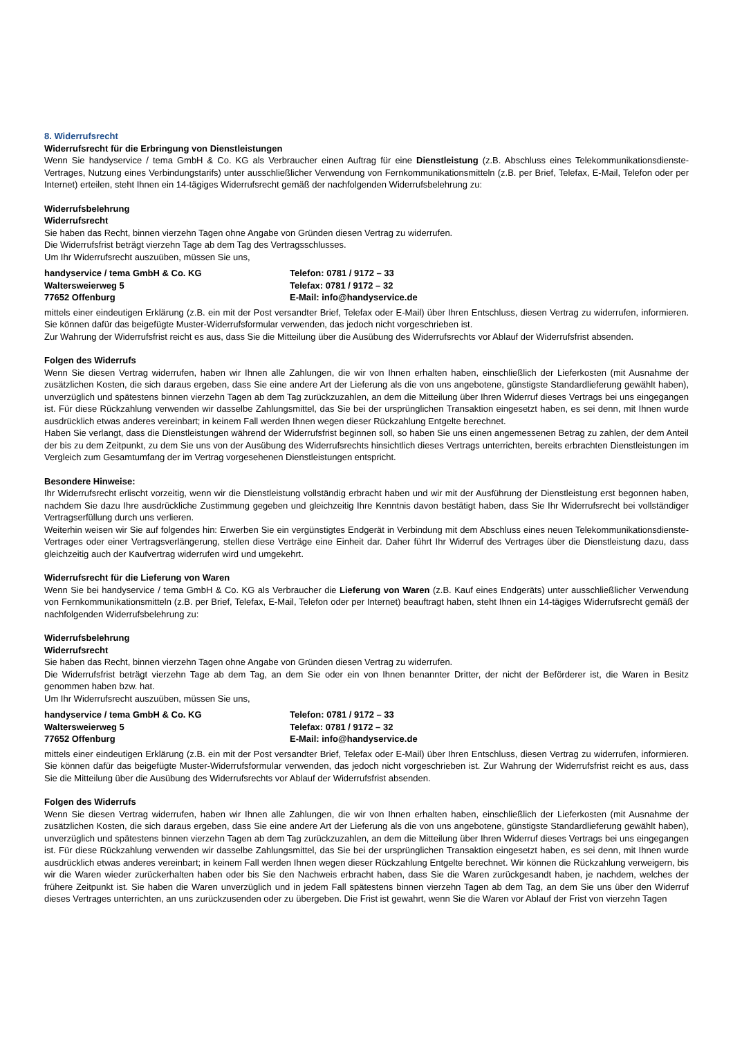8. Widerrufsrecht
Widerrufsrecht für die Erbringung von Dienstleistungen
Wenn Sie handyservice / tema GmbH & Co. KG als Verbraucher einen Auftrag für eine Dienstleistung (z.B. Abschluss eines Telekommunikationsdienste-Vertrages, Nutzung eines Verbindungstarifs) unter ausschließlicher Verwendung von Fernkommunikationsmitteln (z.B. per Brief, Telefax, E-Mail, Telefon oder per Internet) erteilen, steht Ihnen ein 14-tägiges Widerrufsrecht gemäß der nachfolgenden Widerrufsbelehrung zu:
Widerrufsbelehrung
Widerrufsrecht
Sie haben das Recht, binnen vierzehn Tagen ohne Angabe von Gründen diesen Vertrag zu widerrufen.
Die Widerrufsfrist beträgt vierzehn Tage ab dem Tag des Vertragsschlusses.
Um Ihr Widerrufsrecht auszuüben, müssen Sie uns,
handyservice / tema GmbH & Co. KG
Waltersweierweg 5
77652 Offenburg
Telefon: 0781 / 9172 – 33
Telefax: 0781 / 9172 – 32
E-Mail: info@handyservice.de
mittels einer eindeutigen Erklärung (z.B. ein mit der Post versandter Brief, Telefax oder E-Mail) über Ihren Entschluss, diesen Vertrag zu widerrufen, informieren. Sie können dafür das beigefügte Muster-Widerrufsformular verwenden, das jedoch nicht vorgeschrieben ist.
Zur Wahrung der Widerrufsfrist reicht es aus, dass Sie die Mitteilung über die Ausübung des Widerrufsrechts vor Ablauf der Widerrufsfrist absenden.
Folgen des Widerrufs
Wenn Sie diesen Vertrag widerrufen, haben wir Ihnen alle Zahlungen, die wir von Ihnen erhalten haben, einschließlich der Lieferkosten (mit Ausnahme der zusätzlichen Kosten, die sich daraus ergeben, dass Sie eine andere Art der Lieferung als die von uns angebotene, günstigste Standardlieferung gewählt haben), unverzüglich und spätestens binnen vierzehn Tagen ab dem Tag zurückzuzahlen, an dem die Mitteilung über Ihren Widerruf dieses Vertrags bei uns eingegangen ist. Für diese Rückzahlung verwenden wir dasselbe Zahlungsmittel, das Sie bei der ursprünglichen Transaktion eingesetzt haben, es sei denn, mit Ihnen wurde ausdrücklich etwas anderes vereinbart; in keinem Fall werden Ihnen wegen dieser Rückzahlung Entgelte berechnet.
Haben Sie verlangt, dass die Dienstleistungen während der Widerrufsfrist beginnen soll, so haben Sie uns einen angemessenen Betrag zu zahlen, der dem Anteil der bis zu dem Zeitpunkt, zu dem Sie uns von der Ausübung des Widerrufsrechts hinsichtlich dieses Vertrags unterrichten, bereits erbrachten Dienstleistungen im Vergleich zum Gesamtumfang der im Vertrag vorgesehenen Dienstleistungen entspricht.
Besondere Hinweise:
Ihr Widerrufsrecht erlischt vorzeitig, wenn wir die Dienstleistung vollständig erbracht haben und wir mit der Ausführung der Dienstleistung erst begonnen haben, nachdem Sie dazu Ihre ausdrückliche Zustimmung gegeben und gleichzeitig Ihre Kenntnis davon bestätigt haben, dass Sie Ihr Widerrufsrecht bei vollständiger Vertragserfüllung durch uns verlieren.
Weiterhin weisen wir Sie auf folgendes hin: Erwerben Sie ein vergünstigtes Endgerät in Verbindung mit dem Abschluss eines neuen Telekommunikationsdienste-Vertrages oder einer Vertragsverlängerung, stellen diese Verträge eine Einheit dar. Daher führt Ihr Widerruf des Vertrages über die Dienstleistung dazu, dass gleichzeitig auch der Kaufvertrag widerrufen wird und umgekehrt.
Widerrufsrecht für die Lieferung von Waren
Wenn Sie bei handyservice / tema GmbH & Co. KG als Verbraucher die Lieferung von Waren (z.B. Kauf eines Endgeräts) unter ausschließlicher Verwendung von Fernkommunikationsmitteln (z.B. per Brief, Telefax, E-Mail, Telefon oder per Internet) beauftragt haben, steht Ihnen ein 14-tägiges Widerrufsrecht gemäß der nachfolgenden Widerrufsbelehrung zu:
Widerrufsbelehrung
Widerrufsrecht
Sie haben das Recht, binnen vierzehn Tagen ohne Angabe von Gründen diesen Vertrag zu widerrufen.
Die Widerrufsfrist beträgt vierzehn Tage ab dem Tag, an dem Sie oder ein von Ihnen benannter Dritter, der nicht der Beförderer ist, die Waren in Besitz genommen haben bzw. hat.
Um Ihr Widerrufsrecht auszuüben, müssen Sie uns,
handyservice / tema GmbH & Co. KG
Waltersweierweg 5
77652 Offenburg
Telefon: 0781 / 9172 – 33
Telefax: 0781 / 9172 – 32
E-Mail: info@handyservice.de
mittels einer eindeutigen Erklärung (z.B. ein mit der Post versandter Brief, Telefax oder E-Mail) über Ihren Entschluss, diesen Vertrag zu widerrufen, informieren. Sie können dafür das beigefügte Muster-Widerrufsformular verwenden, das jedoch nicht vorgeschrieben ist. Zur Wahrung der Widerrufsfrist reicht es aus, dass Sie die Mitteilung über die Ausübung des Widerrufsrechts vor Ablauf der Widerrufsfrist absenden.
Folgen des Widerrufs
Wenn Sie diesen Vertrag widerrufen, haben wir Ihnen alle Zahlungen, die wir von Ihnen erhalten haben, einschließlich der Lieferkosten (mit Ausnahme der zusätzlichen Kosten, die sich daraus ergeben, dass Sie eine andere Art der Lieferung als die von uns angebotene, günstigste Standardlieferung gewählt haben), unverzüglich und spätestens binnen vierzehn Tagen ab dem Tag zurückzuzahlen, an dem die Mitteilung über Ihren Widerruf dieses Vertrags bei uns eingegangen ist. Für diese Rückzahlung verwenden wir dasselbe Zahlungsmittel, das Sie bei der ursprünglichen Transaktion eingesetzt haben, es sei denn, mit Ihnen wurde ausdrücklich etwas anderes vereinbart; in keinem Fall werden Ihnen wegen dieser Rückzahlung Entgelte berechnet. Wir können die Rückzahlung verweigern, bis wir die Waren wieder zurückerhalten haben oder bis Sie den Nachweis erbracht haben, dass Sie die Waren zurückgesandt haben, je nachdem, welches der frühere Zeitpunkt ist. Sie haben die Waren unverzüglich und in jedem Fall spätestens binnen vierzehn Tagen ab dem Tag, an dem Sie uns über den Widerruf dieses Vertrages unterrichten, an uns zurückzusenden oder zu übergeben. Die Frist ist gewahrt, wenn Sie die Waren vor Ablauf der Frist von vierzehn Tagen